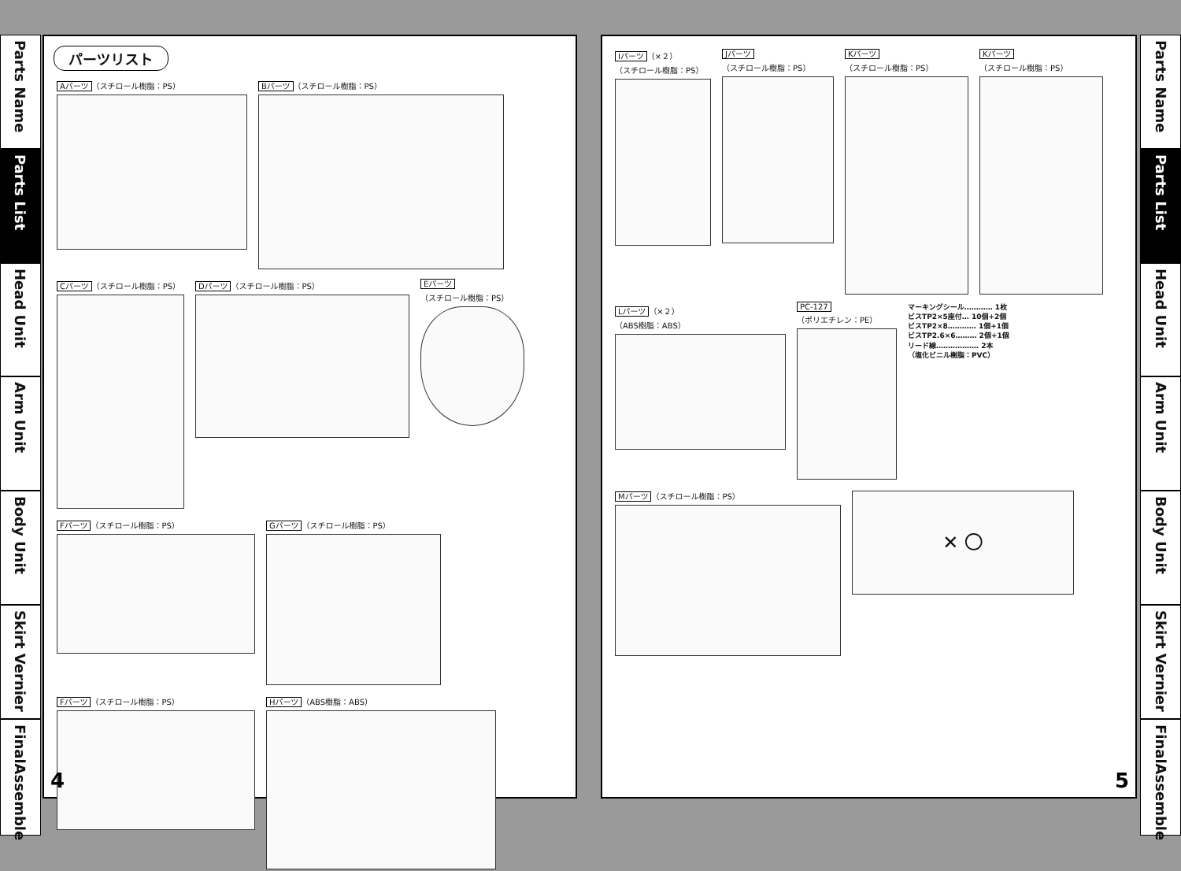Parts Name
Parts List
Head Unit
Arm Unit
Body Unit
Skirt Vernier
FinalAssemble
パーツリスト
Aパーツ （スチロール樹脂：PS）
Bパーツ （スチロール樹脂：PS）
Cパーツ （スチロール樹脂：PS）
Dパーツ （スチロール樹脂：PS）
Eパーツ
（スチロール樹脂：PS）
Fパーツ （スチロール樹脂：PS）
Gパーツ （スチロール樹脂：PS）
Fパーツ （スチロール樹脂：PS）
Hパーツ （ABS樹脂：ABS）
4
Iパーツ （×２）
（スチロール樹脂：PS）
Jパーツ
（スチロール樹脂：PS）
Kパーツ
（スチロール樹脂：PS）
Kパーツ
（スチロール樹脂：PS）
Lパーツ （×２）
（ABS樹脂：ABS）
PC-127
（ポリエチレン：PE）
マーキングシール………… 1枚
ビスTP2×5座付… 10個+2個
ビスTP2×8………… 1個+1個
ビスTP2.6×6……… 2個+1個
リード線……………… 2本
（塩化ビニル樹脂：PVC）
Mパーツ （スチロール樹脂：PS）
✕ 〇
5
Parts Name
Parts List
Head Unit
Arm Unit
Body Unit
Skirt Vernier
FinalAssemble